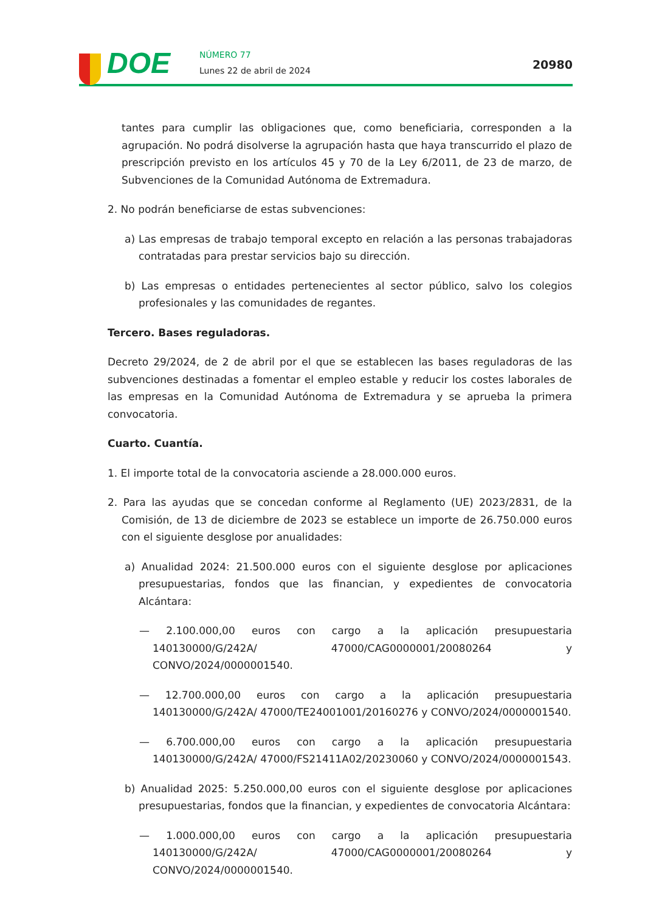DOE NÚMERO 77
Lunes 22 de abril de 2024 20980
tantes para cumplir las obligaciones que, como beneficiaria, corresponden a la agrupación. No podrá disolverse la agrupación hasta que haya transcurrido el plazo de prescripción previsto en los artículos 45 y 70 de la Ley 6/2011, de 23 de marzo, de Subvenciones de la Comunidad Autónoma de Extremadura.
2. No podrán beneficiarse de estas subvenciones:
a) Las empresas de trabajo temporal excepto en relación a las personas trabajadoras contratadas para prestar servicios bajo su dirección.
b) Las empresas o entidades pertenecientes al sector público, salvo los colegios profesionales y las comunidades de regantes.
Tercero. Bases reguladoras.
Decreto 29/2024, de 2 de abril por el que se establecen las bases reguladoras de las subvenciones destinadas a fomentar el empleo estable y reducir los costes laborales de las empresas en la Comunidad Autónoma de Extremadura y se aprueba la primera convocatoria.
Cuarto. Cuantía.
1. El importe total de la convocatoria asciende a 28.000.000 euros.
2. Para las ayudas que se concedan conforme al Reglamento (UE) 2023/2831, de la Comisión, de 13 de diciembre de 2023 se establece un importe de 26.750.000 euros con el siguiente desglose por anualidades:
a) Anualidad 2024: 21.500.000 euros con el siguiente desglose por aplicaciones presupuestarias, fondos que las financian, y expedientes de convocatoria Alcántara:
— 2.100.000,00 euros con cargo a la aplicación presupuestaria 140130000/G/242A/ 47000/CAG0000001/20080264 y CONVO/2024/0000001540.
— 12.700.000,00 euros con cargo a la aplicación presupuestaria 140130000/G/242A/ 47000/TE24001001/20160276 y CONVO/2024/0000001540.
— 6.700.000,00 euros con cargo a la aplicación presupuestaria 140130000/G/242A/ 47000/FS21411A02/20230060 y CONVO/2024/0000001543.
b) Anualidad 2025: 5.250.000,00 euros con el siguiente desglose por aplicaciones presupuestarias, fondos que la financian, y expedientes de convocatoria Alcántara:
— 1.000.000,00 euros con cargo a la aplicación presupuestaria 140130000/G/242A/ 47000/CAG0000001/20080264 y CONVO/2024/0000001540.